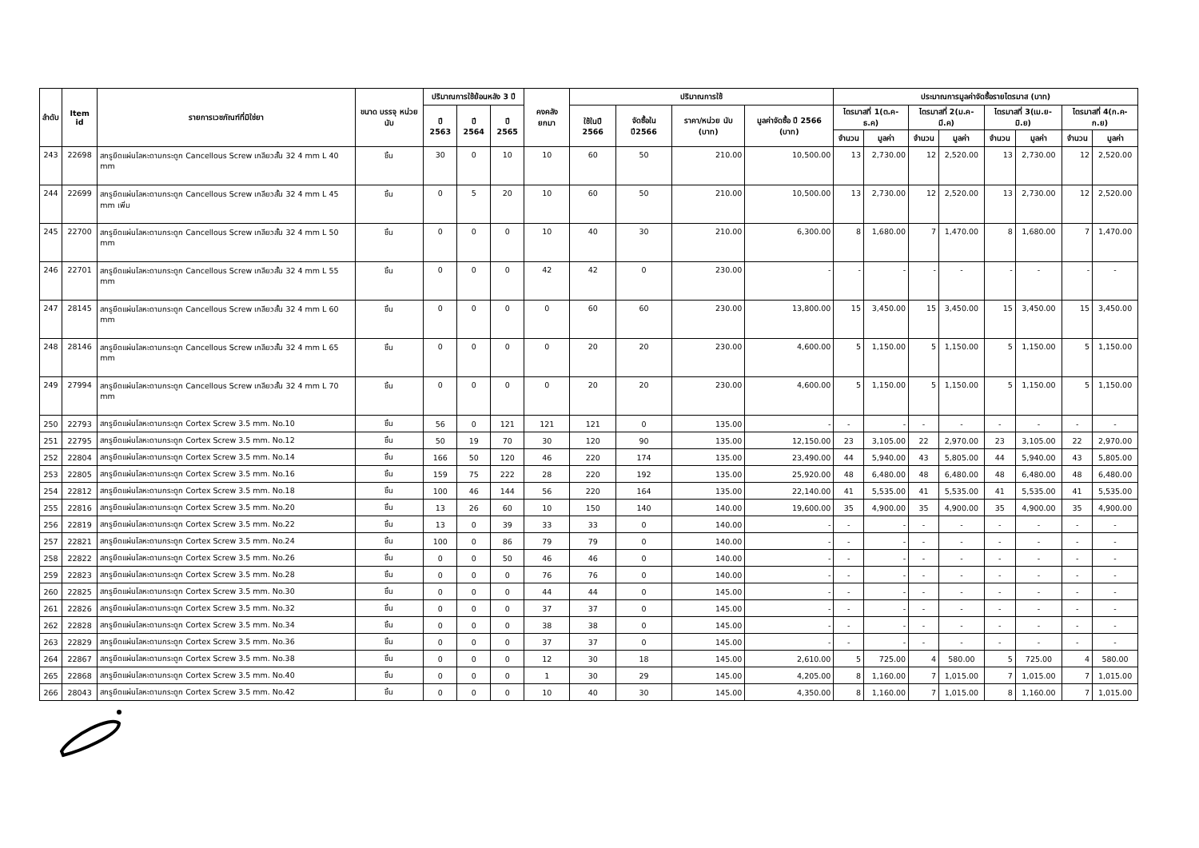| ลำดับ | Item id | รายการเวชภัณฑ์ที่มิใช่ยา | ขนาด บรรจุ หน่วยนับ | ปริมาณการใช้ย้อนหลัง 3 ปี | | | คงคลัง ยกมา | ปริมาณการใช้ | | | | ประมาณการมูลค่าจัดซื้อรายไตรมาส (บาท) | | | | | | | |
| --- | --- | --- | --- | --- | --- | --- | --- | --- | --- | --- | --- | --- | --- | --- | --- | --- | --- | --- | --- |
| | | | | ปี 2563 | ปี 2564 | ปี 2565 | | ใช้ในปี 2566 | จัดซื้อใน ปี2566 | ราคา/หน่วย นับ (บาท) | มูลค่าจัดซื้อ ปี 2566 (บาท) | ไตรมาสที่ 1(ต.ค-ธ.ค) | | ไตรมาสที่ 2(ม.ค-มี.ค) | | ไตรมาสที่ 3(เม.ย-มิ.ย) | | ไตรมาสที่ 4(ก.ค-ก.ย) | |
| | | | | | | | | | | | | จำนวน | มูลค่า | จำนวน | มูลค่า | จำนวน | มูลค่า | จำนวน | มูลค่า |
| 243 | 22698 | สกรูยึดแผ่นโลหะดามกระดูก Cancellous Screw เกลียวสั้น 32 4 mm L 40 mm | ชิ้น | 30 | 0 | 10 | 10 | 60 | 50 | 210.00 | 10,500.00 | 13 | 2,730.00 | 12 | 2,520.00 | 13 | 2,730.00 | 12 | 2,520.00 |
| 244 | 22699 | สกรูยึดแผ่นโลหะดามกระดูก Cancellous Screw เกลียวสั้น 32 4 mm L 45 mm เพิ่ม | ชิ้น | 0 | 5 | 20 | 10 | 60 | 50 | 210.00 | 10,500.00 | 13 | 2,730.00 | 12 | 2,520.00 | 13 | 2,730.00 | 12 | 2,520.00 |
| 245 | 22700 | สกรูยึดแผ่นโลหะดามกระดูก Cancellous Screw เกลียวสั้น 32 4 mm L 50 mm | ชิ้น | 0 | 0 | 0 | 10 | 40 | 30 | 210.00 | 6,300.00 | 8 | 1,680.00 | 7 | 1,470.00 | 8 | 1,680.00 | 7 | 1,470.00 |
| 246 | 22701 | สกรูยึดแผ่นโลหะดามกระดูก Cancellous Screw เกลียวสั้น 32 4 mm L 55 mm | ชิ้น | 0 | 0 | 0 | 42 | 42 | 0 | 230.00 | - | - | - | - | - | - | - | - | - |
| 247 | 28145 | สกรูยึดแผ่นโลหะดามกระดูก Cancellous Screw เกลียวสั้น 32 4 mm L 60 mm | ชิ้น | 0 | 0 | 0 | 0 | 60 | 60 | 230.00 | 13,800.00 | 15 | 3,450.00 | 15 | 3,450.00 | 15 | 3,450.00 | 15 | 3,450.00 |
| 248 | 28146 | สกรูยึดแผ่นโลหะดามกระดูก Cancellous Screw เกลียวสั้น 32 4 mm L 65 mm | ชิ้น | 0 | 0 | 0 | 0 | 20 | 20 | 230.00 | 4,600.00 | 5 | 1,150.00 | 5 | 1,150.00 | 5 | 1,150.00 | 5 | 1,150.00 |
| 249 | 27994 | สกรูยึดแผ่นโลหะดามกระดูก Cancellous Screw เกลียวสั้น 32 4 mm L 70 mm | ชิ้น | 0 | 0 | 0 | 0 | 20 | 20 | 230.00 | 4,600.00 | 5 | 1,150.00 | 5 | 1,150.00 | 5 | 1,150.00 | 5 | 1,150.00 |
| 250 | 22793 | สกรูยึดแผ่นโลหะดามกระดูก Cortex Screw 3.5 mm. No.10 | ชิ้น | 56 | 0 | 121 | 121 | 121 | 0 | 135.00 | - | - | - | - | - | - | - | - | - |
| 251 | 22795 | สกรูยึดแผ่นโลหะดามกระดูก Cortex Screw 3.5 mm. No.12 | ชิ้น | 50 | 19 | 70 | 30 | 120 | 90 | 135.00 | 12,150.00 | 23 | 3,105.00 | 22 | 2,970.00 | 23 | 3,105.00 | 22 | 2,970.00 |
| 252 | 22804 | สกรูยึดแผ่นโลหะดามกระดูก Cortex Screw 3.5 mm. No.14 | ชิ้น | 166 | 50 | 120 | 46 | 220 | 174 | 135.00 | 23,490.00 | 44 | 5,940.00 | 43 | 5,805.00 | 44 | 5,940.00 | 43 | 5,805.00 |
| 253 | 22805 | สกรูยึดแผ่นโลหะดามกระดูก Cortex Screw 3.5 mm. No.16 | ชิ้น | 159 | 75 | 222 | 28 | 220 | 192 | 135.00 | 25,920.00 | 48 | 6,480.00 | 48 | 6,480.00 | 48 | 6,480.00 | 48 | 6,480.00 |
| 254 | 22812 | สกรูยึดแผ่นโลหะดามกระดูก Cortex Screw 3.5 mm. No.18 | ชิ้น | 100 | 46 | 144 | 56 | 220 | 164 | 135.00 | 22,140.00 | 41 | 5,535.00 | 41 | 5,535.00 | 41 | 5,535.00 | 41 | 5,535.00 |
| 255 | 22816 | สกรูยึดแผ่นโลหะดามกระดูก Cortex Screw 3.5 mm. No.20 | ชิ้น | 13 | 26 | 60 | 10 | 150 | 140 | 140.00 | 19,600.00 | 35 | 4,900.00 | 35 | 4,900.00 | 35 | 4,900.00 | 35 | 4,900.00 |
| 256 | 22819 | สกรูยึดแผ่นโลหะดามกระดูก Cortex Screw 3.5 mm. No.22 | ชิ้น | 13 | 0 | 39 | 33 | 33 | 0 | 140.00 | - | - | - | - | - | - | - | - | - |
| 257 | 22821 | สกรูยึดแผ่นโลหะดามกระดูก Cortex Screw 3.5 mm. No.24 | ชิ้น | 100 | 0 | 86 | 79 | 79 | 0 | 140.00 | - | - | - | - | - | - | - | - | - |
| 258 | 22822 | สกรูยึดแผ่นโลหะดามกระดูก Cortex Screw 3.5 mm. No.26 | ชิ้น | 0 | 0 | 50 | 46 | 46 | 0 | 140.00 | - | - | - | - | - | - | - | - | - |
| 259 | 22823 | สกรูยึดแผ่นโลหะดามกระดูก Cortex Screw 3.5 mm. No.28 | ชิ้น | 0 | 0 | 0 | 76 | 76 | 0 | 140.00 | - | - | - | - | - | - | - | - | - |
| 260 | 22825 | สกรูยึดแผ่นโลหะดามกระดูก Cortex Screw 3.5 mm. No.30 | ชิ้น | 0 | 0 | 0 | 44 | 44 | 0 | 145.00 | - | - | - | - | - | - | - | - | - |
| 261 | 22826 | สกรูยึดแผ่นโลหะดามกระดูก Cortex Screw 3.5 mm. No.32 | ชิ้น | 0 | 0 | 0 | 37 | 37 | 0 | 145.00 | - | - | - | - | - | - | - | - | - |
| 262 | 22828 | สกรูยึดแผ่นโลหะดามกระดูก Cortex Screw 3.5 mm. No.34 | ชิ้น | 0 | 0 | 0 | 38 | 38 | 0 | 145.00 | - | - | - | - | - | - | - | - | - |
| 263 | 22829 | สกรูยึดแผ่นโลหะดามกระดูก Cortex Screw 3.5 mm. No.36 | ชิ้น | 0 | 0 | 0 | 37 | 37 | 0 | 145.00 | - | - | - | - | - | - | - | - | - |
| 264 | 22867 | สกรูยึดแผ่นโลหะดามกระดูก Cortex Screw 3.5 mm. No.38 | ชิ้น | 0 | 0 | 0 | 12 | 30 | 18 | 145.00 | 2,610.00 | 5 | 725.00 | 4 | 580.00 | 5 | 725.00 | 4 | 580.00 |
| 265 | 22868 | สกรูยึดแผ่นโลหะดามกระดูก Cortex Screw 3.5 mm. No.40 | ชิ้น | 0 | 0 | 0 | 1 | 30 | 29 | 145.00 | 4,205.00 | 8 | 1,160.00 | 7 | 1,015.00 | 7 | 1,015.00 | 7 | 1,015.00 |
| 266 | 28043 | สกรูยึดแผ่นโลหะดามกระดูก Cortex Screw 3.5 mm. No.42 | ชิ้น | 0 | 0 | 0 | 10 | 40 | 30 | 145.00 | 4,350.00 | 8 | 1,160.00 | 7 | 1,015.00 | 8 | 1,160.00 | 7 | 1,015.00 |